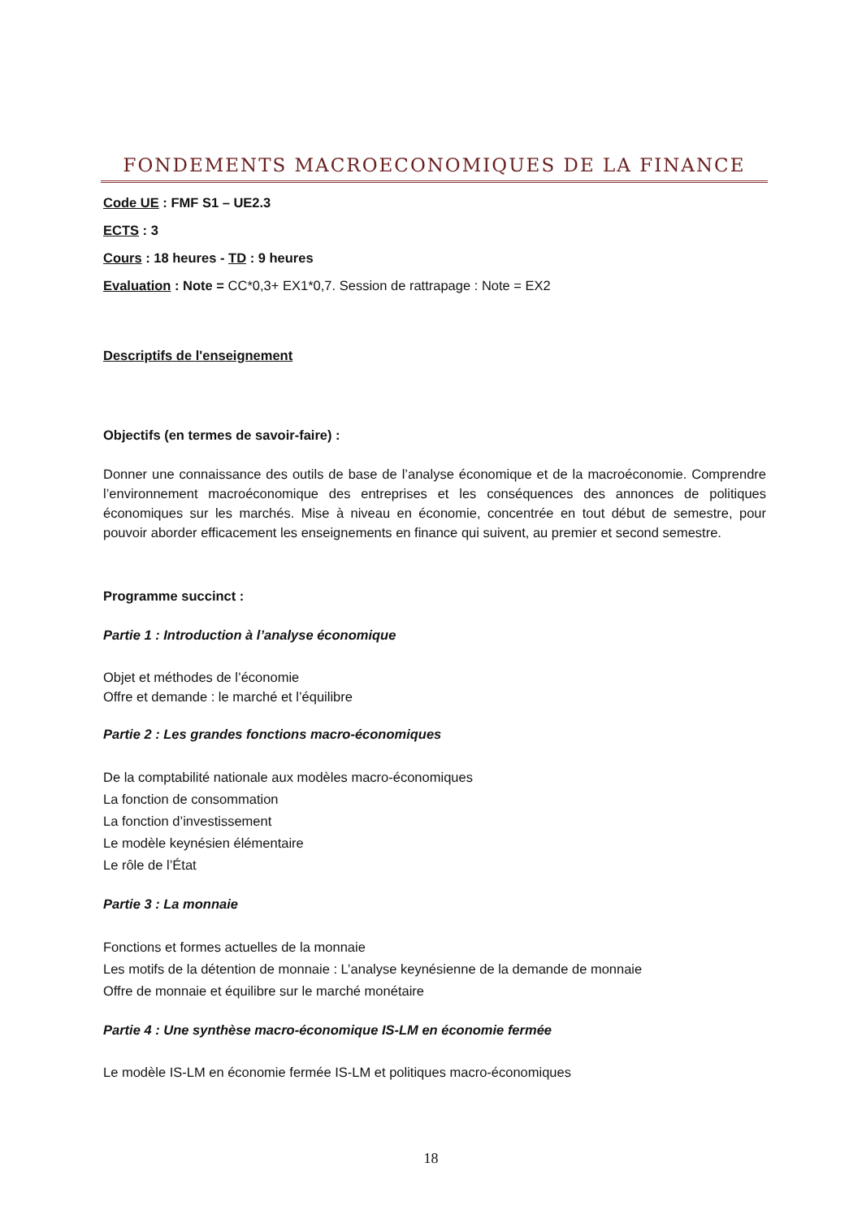FONDEMENTS MACROECONOMIQUES DE LA FINANCE
Code UE : FMF S1 – UE2.3
ECTS : 3
Cours : 18 heures - TD : 9 heures
Evaluation : Note = CC*0,3+ EX1*0,7. Session de rattrapage : Note = EX2
Descriptifs de l'enseignement
Objectifs (en termes de savoir-faire) :
Donner une connaissance des outils de base de l’analyse économique et de la macroéconomie. Comprendre l’environnement macroéconomique des entreprises et les conséquences des annonces de politiques économiques sur les marchés. Mise à niveau en économie, concentrée en tout début de semestre, pour pouvoir aborder efficacement les enseignements en finance qui suivent, au premier et second semestre.
Programme succinct :
Partie 1 : Introduction à l’analyse économique
Objet et méthodes de l’économie
Offre et demande : le marché et l’équilibre
Partie 2 : Les grandes fonctions macro-économiques
De la comptabilité nationale aux modèles macro-économiques
La fonction de consommation
La fonction d’investissement
Le modèle keynésien élémentaire
Le rôle de l’État
Partie 3 : La monnaie
Fonctions et formes actuelles de la monnaie
Les motifs de la détention de monnaie : L’analyse keynésienne de la demande de monnaie
Offre de monnaie et équilibre sur le marché monétaire
Partie 4 : Une synthèse macro-économique IS-LM en économie fermée
Le modèle IS-LM en économie fermée IS-LM et politiques macro-économiques
18